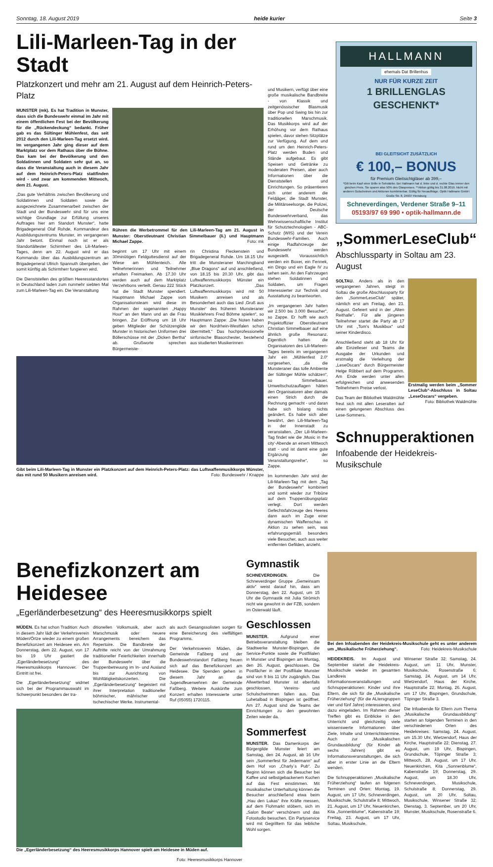Sonntag, 18. August 2019 heide kurier Seite 3
Lili-Marleen-Tag in der Stadt
Platzkonzert und mehr am 21. August auf dem Heinrich-Peters-Platz
MUNSTER (mk). Es hat Tradition in Munster, dass sich die Bundeswehr einmal im Jahr mit einem öffentlichen Fest bei der Bevölkerung für die „Rückendeckung“ bedankt. Früher gab es das Sültinger Mühlenfest, das seit 2012 durch den Lili-Marleen-Tag ersetzt wird. Im vergangenen Jahr ging dieser auf dem Marktplatz vor dem Rathaus über die Bühne. Das kam bei der Bevölkerung und den Soldatinnen und Soldaten sehr gut an, so dass die Veranstaltung auch in diesem Jahr auf dem Heinrich-Peters-Platz stattfinden wird - und zwar am kommenden Mittwoch, dem 21. August.
„Das gute Verhältnis zwischen Bevölkerung und Soldatinnen und Soldaten sowie die ausgezeichnete Zusammenarbeit zwischen der Stadt und der Bundeswehr sind für uns eine wichtige Grundlage zur Erfüllung unseres Auftrages hier am Standort Munster“, hatte Brigadegeneral Olaf Rohde, Kommandeur des Ausbildungszentrums Munster, im vergangenen Jahr betont. Einmal noch ist er als Standortältester Schirmherr des Lili-Marleen-Tages, denn am 22. August wird er das Kommando über das Ausbildungszentrum an Brigadegeneral Ullrich Spannuth übergeben, der somit künftig als Schirmherr fungieren wird.
Die Dienststellen des größten Heeresstandortes in Deutschland laden zum nunmehr siebten Mal zum Lili-Marleen-Tag ein. Die Veranstaltung
Rühren die Werbetrommel für den Lili-Marleen-Tag am 21. August in Munster: Oberstleutnant Christian Simmelbauer (li.) und Hauptmann Michael Zappe. Foto: mk
beginnt um 17 Uhr mit einem 30minütigen Feldgottesdienst auf der Wiese am Mühlenteich. Alle Teilnehmerinnen und Teilnehmer erhalten Freimarken. Ab 17.30 Uhr werden auch auf dem Marktplatz Verzehrbons verteilt. Genau 222 Stück hat die Stadt Munster spendiert. Hauptmann Michael Zappe vom Organisationsteam wird diese im Rahmen der sogenannten „Happy Hour“ an den Mann und an die Frau bringen. Zur Eröffnung um 18 Uhr geben Mitglieder der Schützengilde Munster in historischen Uniformen drei Böllerschüsse mit der „Dicken Bertha“ ab. Grußworte sprechen Bürgermeiste-
rin Christina Fleckenstein und Brigadegeneral Rohde. Um 18.15 Uhr tritt die Munsteraner Marchingband „Blue Dragons“ auf und anschließend, von 18.15 bis 20.30 Uhr, gibt das Luftwaffenmusikkorps Münster ein Platzkonzert. „Das Luftwaffenmusikkorps wird mit 50 Musikern anreisen und als Besonderheit auch das Lied ‚Gruß aus Munster‘ des früheren Munsteraner Musiklehrers Fred Böhme spielen“, so Hauptmann Zappe: „Die Noten haben wir den Nordrhein-Westfalen schon übermittelt.“ Das hochprofessionelle sinfonische Blasorchester, bestehend aus studierten Musikerinnen
Gibt beim Lili-Marleen-Tag in Munster ein Platzkonzert auf dem Heinrich-Peters-Platz: das Luftwaffenmusikkorps Münster, das mit rund 50 Musikern anreisen wird. Foto: Bundeswehr / Knappe
und Musikern, verfügt über eine große musikalische Bandbreite - von Klassik und zeitgenössischer Blasmusik über Pop und Swing bis hin zur traditionellen Marschmusik. Das Musikkorps wird auf der Erhöhung vor dem Rathaus spielen, davor stehen Sitzplätze zur Verfügung. Auf dem und rund um den Heinrich-Peters-Platz werden Buden und Stände aufgebaut. Es gibt Speisen und Getränke zu moderaten Preisen, aber auch Informationen über die Dienststellen und Einrichtungen. So präsentieren sich unter anderem die Feldjäger, die Stadt Munster, die Militärseelsorge, die Polizei, der Deutsche Bundeswehrverband, das Wehrwissenschaftliche Institut für Schutztechnologien - ABC-Schutz (WIS) und der Verein Bundeswehr-Familien. Auch einige Radfahrzeuge der Bundeswehr werden ausgestellt. Voraussichtlich werden ein Boxer, ein Fennek, ein Dingo und ein Eagle IV zu sehen sein. An den Fahrzeugen stehen Soldatinnen und Soldaten, um Fragen Interessierter zur Technik und Ausstattung zu beantworten.
„Im vergangenen Jahr hatten wir 2.500 bis 3.000 Besucher“, so Zappe. Er hofft wie auch Projektoffizier Oberstleutnant Christian Simmelbauer auf eine ähnlich große Resonanz. Eigentlich hatten die Organisatoren des Lili-Marleen-Tages bereits im vergangenen Jahr ein „Mühlenfest 2.0“ vorgesehen, „da die Munsteraner das tolle Ambiente der Sültinger Mühle schätzen“, so Simmelbauer. Umweltschutzauflagen hätten den Organisatoren aber damals einen Strich durch die Rechnung gemacht - und daran habe sich bislang nichts geändert. Es habe sich aber bewährt, den Lili-Marleen-Tag in der Innenstadt zu veranstalten. „Der Lili-Marleen-Tag findet wie die ‚Music in the city‘-Abende an einem Mittwoch statt - und ist damit eine gute Ergänzung der Veranstaltungsreihe“, so Zappe.
Im kommenden Jahr wird der Lili-Marleen-Tag mit dem „Tag der Bundeswehr“ kombiniert und somit wieder zur Tribüne auf dem Truppenübungsplatz verlegt. Dort werden Gefechtsfahrzeuge des Heeres dann auch im Zuge einer dynamischen Waffenschau in Aktion zu sehen sein, was erfahrungsgemäß besonders viele Besucher, auch aus weiter entfernten Gefilden, anzieht.
HALLMANN
ehemals Dat Brillenhus
NUR FÜR KURZE ZEIT
1 BRILLENGLAS GESCHENKT*
BEI GLEITSICHT ZUSÄTZLICH
€ 100,– BONUS
für Premium Gleitsichtgläser ab 399,–
*Gilt beim Kauf einer Brille in Sehstärke. Bei Hallmann hat d. linke und d. rechte Glas immer den gleichen Preis. Sie sparen also 50% des Glaspreises. **Aktion gültig bis 31.08.2019. Nicht mit anderen Gutscheinen und Aktionen kombinierbar. Gültig für Neuaufträge. Optik Hallmann GmbH Große Str. 8, 24937 Flensburg
Schneverdingen, Verdener Straße 9–11
05193/97 69 990 • optik-hallmann.de
„SommerLeseClub“
Abschlussparty in Soltau am 23. August
SOLTAU. Anders als in den vergangenen Jahren, steigt in Soltau die große Abschlussparty für den „SommerLeseClub“ später, nämlich erst am Freitag, den 23. August. Gefeiert wird in der „Alten Reithalle“. Für alle jüngeren Teilnehmer startet die Party ab 17 Uhr mit „Tom’s Musikbox“ und seiner Kinderdisco.
Anschließend steht ab 18 Uhr für alle Einzelleser und Teams die Ausgabe der Urkunden und erstmalig die Verleihung der „LeseOscars“ durch Bürgermeister Helge Röbbert auf dem Programm. Am Ende werden unter allen erfolgreichen und anwesenden Teilnehmern Preise verlost.
Das Team der Bibliothek Waldmühle freut sich mit allen Leseratten auf einen gelungenen Abschluss des Lese-Sommers.
Erstmalig werden beim „Sommer LeseClub“-Abschluss in Soltau „LeseOscars“ vergeben. Foto: Bibliothek Waldmühle
Schnupperaktionen
Infoabende der Heidekreis-Musikschule
Benefizkonzert am Heidesee
„Egerländerbesetzung“ des Heeresmusikkorps spielt
MÜDEN. Es hat schon Tradition: Auch in diesem Jahr lädt der Verkehrsverein Müden/Örtze wieder zu einem großen Benefizkonzert am Heidesee ein. Am Donnerstag, dem 22. August, von 17 bis 19 Uhr gastiert die „Egerländerbesetzung“ des Heeresmusikkorps Hannover. Der Eintritt ist frei.
Die „Egerländerbesetzung“ widmet sich bei der Programmauswahl im Schwerpunkt besonders der tra-
ditionellen Volksmusik, aber auch Marschmusik oder neuere Arrangements bereichern das Repertoire. Die Bandbreite der Auftritte reicht von der Umrahmung traditioneller Feierlichkeiten innerhalb der Bundeswehr über die Truppenbetreuung im In- und Ausland bis zur Ausrichtung von Wohltätigkeitskonzerten. Die „Egerländerbesetzung“ begeistert mit ihrer Interpretation traditioneller böhmischer, mährischer und tschechischer Werke. Instrumental-
als auch Gesangssolisten sorgen für eine Bereicherung des vielfältigen Programms.
Der Verkehrsverein Müden, die Gemeinde Faßberg und der Bundeswehrstandort Faßberg freuen sich auf das Benefizkonzert am Heidesee. Die Spenden gehen in diesem Jahr an die Jugendfeuerwehren der Gemeinde Faßberg. Weitere Auskünfte zum Konzert erhalten Interessierte unter Ruf (05055) 1720115.
Die „Egerländerbesetzung“ des Heeresmusikkorps Hannover spielt am Heidesee in Müden auf.
Foto: Heeresmusikkorps Hannover
Gymnastik
SCHNEVERDINGEN. Die Schneverdinger Gruppe „Gemeinsam aktiv“ weist darauf hin, dass am Donnerstag, den 22. August, um 15 Uhr die Gymnastik mit Julia Strömich nicht wie gewohnt in der FZB, sondern im Osterwald läuft.
Geschlossen
MUNSTER. Aufgrund einer Betriebsveranstaltung bleiben die Stadtwerke Munster-Bispingen, die Service-Punkte sowie die Postfilialen in Munster und Bispingen am Montag, den 26. August, geschlossen. Die Postfächer in der Postfiliale Munster sind von 9 bis 11 Uhr zugänglich. Das Allwetterbad Munster ist ebenfalls geschlossen, Vereins- und Schulschwimmen fallen aus. Das Luhetalbad in Bispingen ist geöffnet. Am 27. August sind die Teams der Einrichtungen zu den gewohnten Zeiten wieder da.
Sommerfest
MUNSTER. Das Damenkorps der Bürgergilde Munster feiert am Samstag, den 24. August, ab 16 Uhr sein „Sommerfest für Jedermann“ auf dem Hof von „Charly´s Pub“. Zu Beginn können sich die Besucher bei Kaffee und selbstgebackenem Kuchen auf das Fest einstimmen. Mit musikalischer Unterhaltung können die Besucher anschließend etwa beim „Hau den Lukas“ ihre Kräfte messen, auf dem Flohmarkt stöbern, sich im „Salon Beate“ verschönern und das Fotostudio besuchen. Ein Partyservice wird mit Gegrilltem für das leibliche Wohl sorgen.
Bei den Infoabenden der Heidekreis-Musikschule geht es unter anderem um „Musikalische Früherziehung“. Foto: Heidekreis-Musikschule
HEIDEKREIS. Im August und September startet die Heidekreis-Musikschule wieder im gesamten Landkreis Informationsveranstaltungen und Schnupperaktionen: Kinder und ihre Eltern, die sich für die „Musikalische Früherziehung“ (für die ALtersgruppen vier und fünf Jahre) interessieren, sind dazu eingeladen. Im Rahmen dieser Treffen gibt es Einblicke in den Unterricht und gleichzeitig viele wissenswerte Informationen über Ziele, Inhalte und Unterrichtstermine. Auch zur „Musikalischen Grundausbildung“ (für Kinder ab sechs Jahren) gibt es Informationsveranstaltungen, die sich aber in erster Linie an die Eltern wenden.
Die Schnupperaktionen „Musikalische Früherziehung“ laufen an folgenen Terminen und Orten: Montag, 19. August, um 17 Uhr, Schneverdingen, Musikschule, Schulstraße 8; Mittwoch, 21. August, um 17 Uhr, Neuenkirchen, Kita „Sonnenblume“, Kabenstraße 19; Freitag, 23. August, um 17 Uhr, Soltau, Musikschule,
Winsener Straße 32; Samstag, 24. August, um 11 Uhr, Munster, Musikschule, Rosenstraße 6; Samstag, 24. August, um 14 Uhr, Wietzendorf, Haus der Kirche, Hauptstraße 22; Montag, 26. August, um 17 Uhr, Bispingen, Grundschule, Töpinger Straße 3.
Die Infoabende für Eltern zum Thema „Musikalische Grundausbildung“ starten an folgenden Terminen in den verschiedenen Orten des Heidekreises: Samstag, 24. August, um 15.30 Uhr, Wietzendorf, Haus der Kirche, Hauptstraße 22; Dienstag, 27. August, um 19 Uhr, Bispingen, Grundschule, Töpinger Straße 3; Mittwoch, 28. August, um 17 Uhr, Neuenkirchen, Kita „Sonnenblume“, Kabenstraße 19; Donnerstag, 29. August, um 18.30 Uhr, Schneverdingen, Musikschule, Schulstraße 8; Donnerstag, 29. August, um 20 Uhr, Soltau, Musikschule, Winsener Straße 32; Dienstag, 3. September, um 20 Uhr, Munster, Musikschule, Rosenstraße 6.